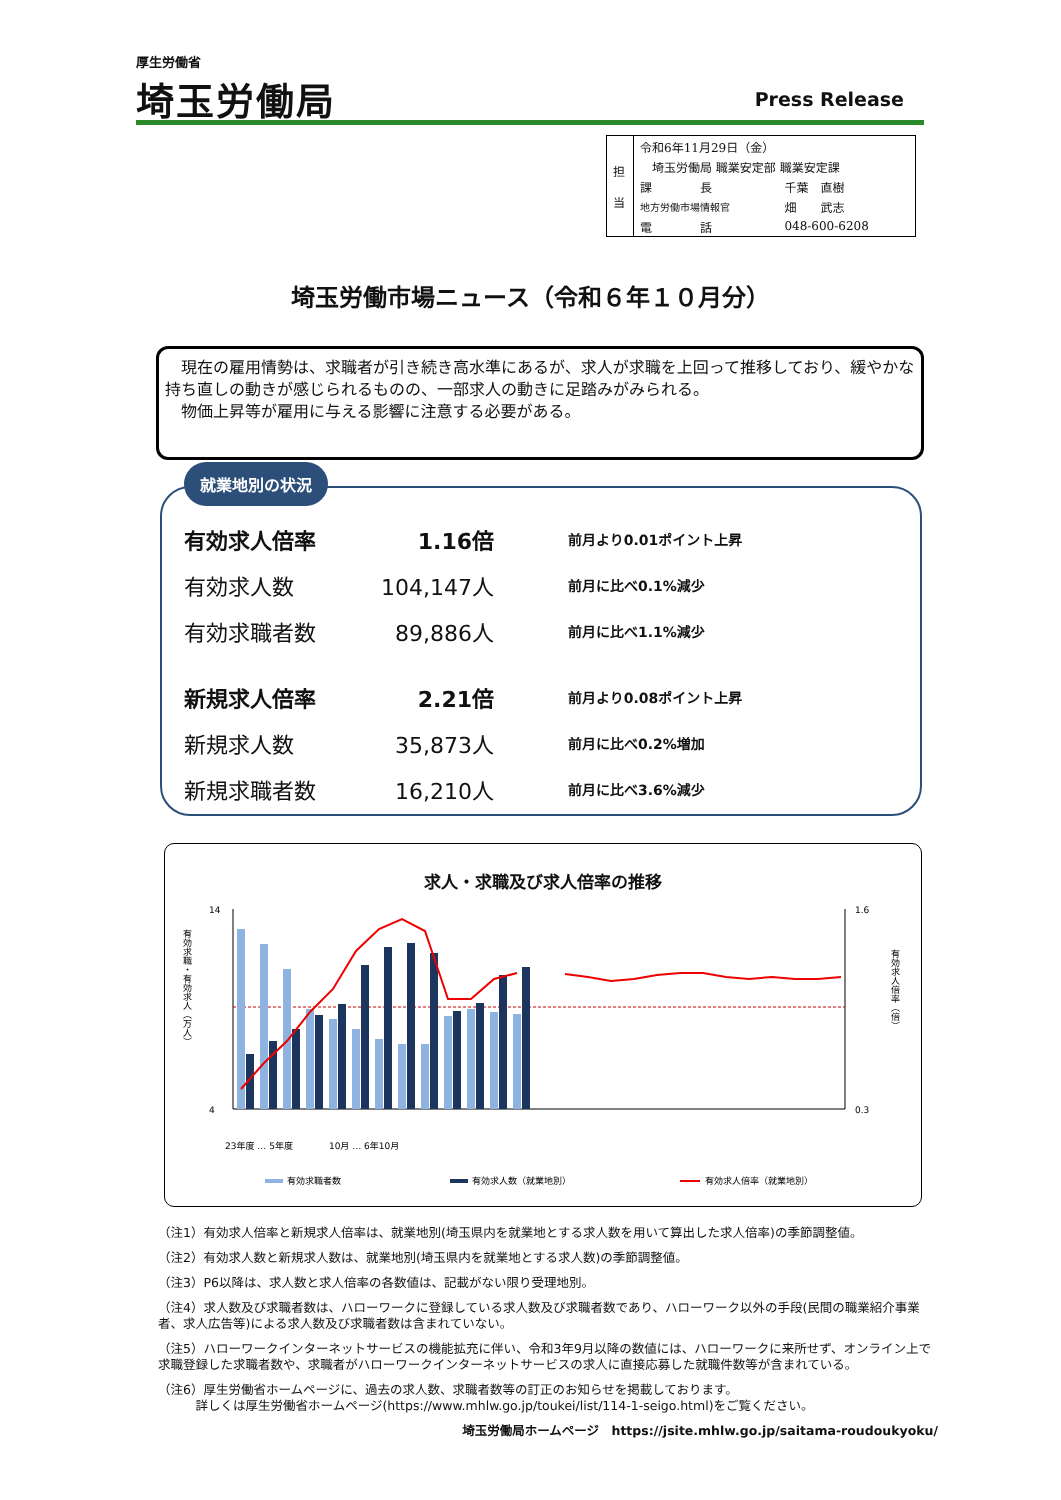厚生労働省
埼玉労働局
Press Release
| 担 当 | 令和6年11月29日（金） | |
| | 埼玉労働局 職業安定部 職業安定課 | |
| | 課 長 | 千葉 直樹 |
| | 地方労働市場情報官 | 畑 武志 |
| | 電 話 | 048-600-6208 |
埼玉労働市場ニュース（令和６年１０月分）
　現在の雇用情勢は、求職者が引き続き高水準にあるが、求人が求職を上回って推移しており、緩やかな持ち直しの動きが感じられるものの、一部求人の動きに足踏みがみられる。
　物価上昇等が雇用に与える影響に注意する必要がある。
就業地別の状況
| 有効求人倍率 | 1.16倍 | 前月より0.01ポイント上昇 |
| 有効求人数 | 104,147人 | 前月に比べ0.1%減少 |
| 有効求職者数 | 89,886人 | 前月に比べ1.1%減少 |
| 新規求人倍率 | 2.21倍 | 前月より0.08ポイント上昇 |
| 新規求人数 | 35,873人 | 前月に比べ0.2%増加 |
| 新規求職者数 | 16,210人 | 前月に比べ3.6%減少 |
求人・求職及び求人倍率の推移
有効求職・有効求人（万人）
有効求人倍率（倍）
14
4
1.6
0.3
23年度 … 5年度　　　　10月 … 6年10月
有効求職者数
有効求人数（就業地別）
有効求人倍率（就業地別）
（注1）有効求人倍率と新規求人倍率は、就業地別(埼玉県内を就業地とする求人数を用いて算出した求人倍率)の季節調整値。
（注2）有効求人数と新規求人数は、就業地別(埼玉県内を就業地とする求人数)の季節調整値。
（注3）P6以降は、求人数と求人倍率の各数値は、記載がない限り受理地別。
（注4）求人数及び求職者数は、ハローワークに登録している求人数及び求職者数であり、ハローワーク以外の手段(民間の職業紹介事業者、求人広告等)による求人数及び求職者数は含まれていない。
（注5）ハローワークインターネットサービスの機能拡充に伴い、令和3年9月以降の数値には、ハローワークに来所せず、オンライン上で求職登録した求職者数や、求職者がハローワークインターネットサービスの求人に直接応募した就職件数等が含まれている。
（注6）厚生労働省ホームページに、過去の求人数、求職者数等の訂正のお知らせを掲載しております。
　　　詳しくは厚生労働省ホームページ(https://www.mhlw.go.jp/toukei/list/114-1-seigo.html)をご覧ください。
埼玉労働局ホームページ　https://jsite.mhlw.go.jp/saitama-roudoukyoku/